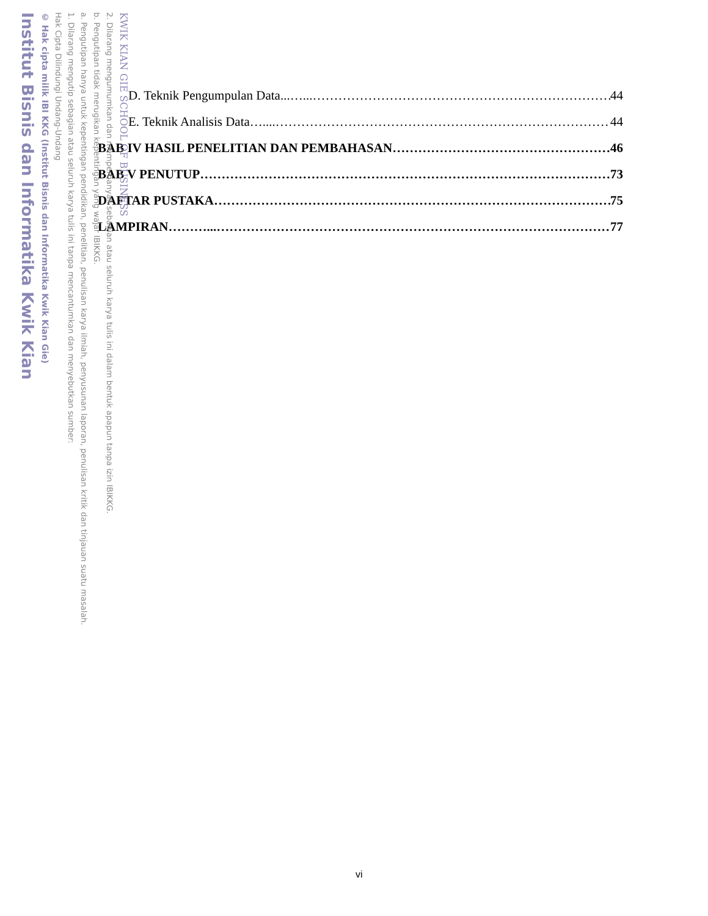D. Teknik Pengumpulan Data...…... 44
E. Teknik Analisis Data….... 44
BAB IV HASIL PENELITIAN DAN PEMBAHASAN 46
BAB V PENUTUP 73
DAFTAR PUSTAKA 75
LAMPIRAN………... 77
vi
KWIK KIAN GIE SCHOOL OF BUSINESS
2. Dilarang mengumumkan dan memperbanyak sebagian atau seluruh karya tulis ini dalam bentuk apapun tanpa izin IBIKKG.
b. Pengutipan tidak merugikan kepentingan yang wajar IBIKKG.
a. Pengutipan hanya untuk kepentingan pendidikan, penelitian, penulisan karya ilmiah, penyusunan laporan, penulisan kritik dan tinjauan suatu masalah.
1. Dilarang mengutip sebagian atau seluruh karya tulis ini tanpa mencantumkan dan menyebutkan sumber:
Hak Cipta Dilindungi Undang-Undang
© Hak cipta milik IBI KKG (Institut Bisnis dan Informatika Kwik Kian Gie)
Institut Bisnis dan Informatika Kwik Kian